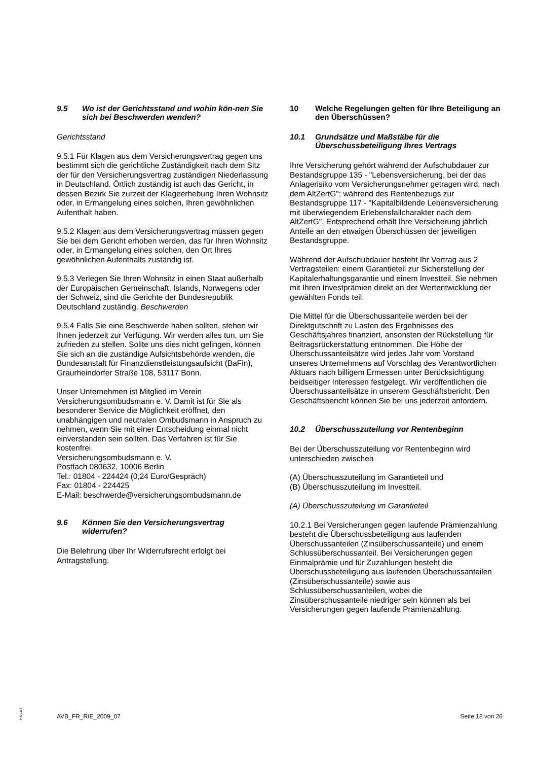9.5 Wo ist der Gerichtsstand und wohin kön-nen Sie sich bei Beschwerden wenden?
Gerichtsstand
9.5.1 Für Klagen aus dem Versicherungsvertrag gegen uns bestimmt sich die gerichtliche Zuständigkeit nach dem Sitz der für den Versicherungsvertrag zuständigen Niederlassung in Deutschland. Örtlich zuständig ist auch das Gericht, in dessen Bezirk Sie zurzeit der Klageerhebung Ihren Wohnsitz oder, in Ermangelung eines solchen, Ihren gewöhnlichen Aufenthalt haben.
9.5.2 Klagen aus dem Versicherungsvertrag müssen gegen Sie bei dem Gericht erhoben werden, das für Ihren Wohnsitz oder, in Ermangelung eines solchen, den Ort Ihres gewöhnlichen Aufenthalts zuständig ist.
9.5.3 Verlegen Sie Ihren Wohnsitz in einen Staat außerhalb der Europäischen Gemeinschaft, Islands, Norwegens oder der Schweiz, sind die Gerichte der Bundesrepublik Deutschland zuständig. Beschwerden
9.5.4 Falls Sie eine Beschwerde haben sollten, stehen wir Ihnen jederzeit zur Verfügung. Wir werden alles tun, um Sie zufrieden zu stellen. Sollte uns dies nicht gelingen, können Sie sich an die zuständige Aufsichtsbehörde wenden, die Bundesanstalt für Finanzdienstleistungsaufsicht (BaFin), Graurheindorfer Straße 108, 53117 Bonn.
Unser Unternehmen ist Mitglied im Verein Versicherungsombudsmann e. V. Damit ist für Sie als besonderer Service die Möglichkeit eröffnet, den unabhängigen und neutralen Ombudsmann in Anspruch zu nehmen, wenn Sie mit einer Entscheidung einmal nicht einverstanden sein sollten. Das Verfahren ist für Sie kostenfrei.
Versicherungsombudsmann e. V.
Postfach 080632, 10006 Berlin
Tel.: 01804 - 224424 (0,24 Euro/Gespräch)
Fax: 01804 - 224425
E-Mail: beschwerde@versicherungsombudsmann.de
9.6 Können Sie den Versicherungsvertrag widerrufen?
Die Belehrung über Ihr Widerrufsrecht erfolgt bei Antragstellung.
10 Welche Regelungen gelten für Ihre Beteiligung an den Überschüssen?
10.1 Grundsätze und Maßstäbe für die Überschussbeteiligung Ihres Vertrags
Ihre Versicherung gehört während der Aufschubdauer zur Bestandsgruppe 135 - "Lebensversicherung, bei der das Anlagerisiko vom Versicherungsnehmer getragen wird, nach dem AltZertG"; während des Rentenbezugs zur Bestandsgruppe 117 - "Kapitalbildende Lebensversicherung mit überwiegendem Erlebensfallcharakter nach dem AltZertG". Entsprechend erhält Ihre Versicherung jährlich Anteile an den etwaigen Überschüssen der jeweiligen Bestandsgruppe.
Während der Aufschubdauer besteht Ihr Vertrag aus 2 Vertragsteilen: einem Garantieteil zur Sicherstellung der Kapitalerhaltungsgarantie und einem Investteil. Sie nehmen mit Ihren Investprämien direkt an der Wertentwicklung der gewählten Fonds teil.
Die Mittel für die Überschussanteile werden bei der Direktgutschrift zu Lasten des Ergebnisses des Geschäftsjahres finanziert, ansonsten der Rückstellung für Beitragsrückerstattung entnommen. Die Höhe der Überschussanteilsätze wird jedes Jahr vom Vorstand unseres Unternehmens auf Vorschlag des Verantwortlichen Aktuars nach billigem Ermessen unter Berücksichtigung beidseitiger Interessen festgelegt. Wir veröffentlichen die Überschussanteilsätze in unserem Geschäftsbericht. Den Geschäftsbericht können Sie bei uns jederzeit anfordern.
10.2 Überschusszuteilung vor Rentenbeginn
Bei der Überschusszuteilung vor Rentenbeginn wird unterschieden zwischen
(A) Überschusszuteilung im Garantieteil und
(B) Überschusszuteilung im Investteil.
(A) Überschusszuteilung im Garantieteil
10.2.1 Bei Versicherungen gegen laufende Prämienzahlung besteht die Überschussbeteiligung aus laufenden Überschussanteilen (Zinsüberschussanteile) und einem Schlussüberschussanteil. Bei Versicherungen gegen Einmalprämie und für Zuzahlungen besteht die Überschussbeteiligung aus laufenden Überschussanteilen (Zinsüberschussanteile) sowie aus Schlussüberschussanteilen, wobei die Zinsüberschussanteile niedriger sein können als bei Versicherungen gegen laufende Prämienzahlung.
P-S-1117
AVB_FR_RIE_2009_07 Seite 18 von 26